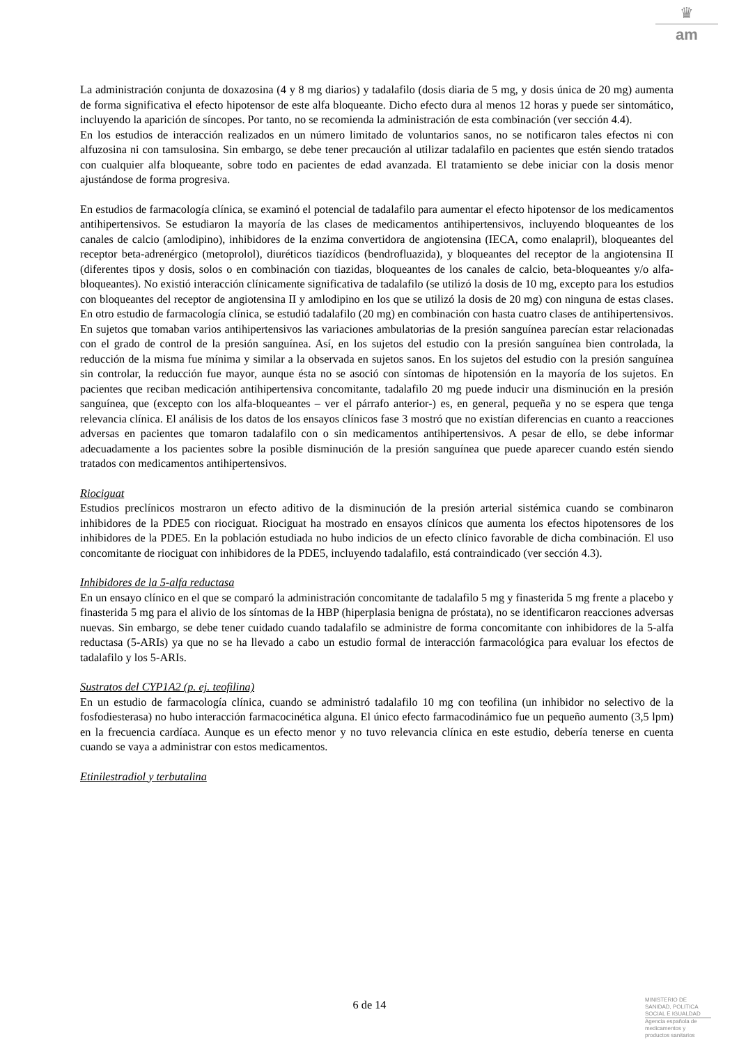♛
am
La administración conjunta de doxazosina (4 y 8 mg diarios) y tadalafilo (dosis diaria de 5 mg, y dosis única de 20 mg) aumenta de forma significativa el efecto hipotensor de este alfa bloqueante. Dicho efecto dura al menos 12 horas y puede ser sintomático, incluyendo la aparición de síncopes. Por tanto, no se recomienda la administración de esta combinación (ver sección 4.4).
En los estudios de interacción realizados en un número limitado de voluntarios sanos, no se notificaron tales efectos ni con alfuzosina ni con tamsulosina. Sin embargo, se debe tener precaución al utilizar tadalafilo en pacientes que estén siendo tratados con cualquier alfa bloqueante, sobre todo en pacientes de edad avanzada. El tratamiento se debe iniciar con la dosis menor ajustándose de forma progresiva.
En estudios de farmacología clínica, se examinó el potencial de tadalafilo para aumentar el efecto hipotensor de los medicamentos antihipertensivos. Se estudiaron la mayoría de las clases de medicamentos antihipertensivos, incluyendo bloqueantes de los canales de calcio (amlodipino), inhibidores de la enzima convertidora de angiotensina (IECA, como enalapril), bloqueantes del receptor beta-adrenérgico (metoprolol), diuréticos tiazídicos (bendrofluazida), y bloqueantes del receptor de la angiotensina II (diferentes tipos y dosis, solos o en combinación con tiazidas, bloqueantes de los canales de calcio, beta-bloqueantes y/o alfa-bloqueantes). No existió interacción clínicamente significativa de tadalafilo (se utilizó la dosis de 10 mg, excepto para los estudios con bloqueantes del receptor de angiotensina II y amlodipino en los que se utilizó la dosis de 20 mg) con ninguna de estas clases. En otro estudio de farmacología clínica, se estudió tadalafilo (20 mg) en combinación con hasta cuatro clases de antihipertensivos. En sujetos que tomaban varios antihipertensivos las variaciones ambulatorias de la presión sanguínea parecían estar relacionadas con el grado de control de la presión sanguínea. Así, en los sujetos del estudio con la presión sanguínea bien controlada, la reducción de la misma fue mínima y similar a la observada en sujetos sanos. En los sujetos del estudio con la presión sanguínea sin controlar, la reducción fue mayor, aunque ésta no se asoció con síntomas de hipotensión en la mayoría de los sujetos. En pacientes que reciban medicación antihipertensiva concomitante, tadalafilo 20 mg puede inducir una disminución en la presión sanguínea, que (excepto con los alfa-bloqueantes – ver el párrafo anterior-) es, en general, pequeña y no se espera que tenga relevancia clínica. El análisis de los datos de los ensayos clínicos fase 3 mostró que no existían diferencias en cuanto a reacciones adversas en pacientes que tomaron tadalafilo con o sin medicamentos antihipertensivos. A pesar de ello, se debe informar adecuadamente a los pacientes sobre la posible disminución de la presión sanguínea que puede aparecer cuando estén siendo tratados con medicamentos antihipertensivos.
Riociguat
Estudios preclínicos mostraron un efecto aditivo de la disminución de la presión arterial sistémica cuando se combinaron inhibidores de la PDE5 con riociguat. Riociguat ha mostrado en ensayos clínicos que aumenta los efectos hipotensores de los inhibidores de la PDE5. En la población estudiada no hubo indicios de un efecto clínico favorable de dicha combinación. El uso concomitante de riociguat con inhibidores de la PDE5, incluyendo tadalafilo, está contraindicado (ver sección 4.3).
Inhibidores de la 5-alfa reductasa
En un ensayo clínico en el que se comparó la administración concomitante de tadalafilo 5 mg y finasterida 5 mg frente a placebo y finasterida 5 mg para el alivio de los síntomas de la HBP (hiperplasia benigna de próstata), no se identificaron reacciones adversas nuevas. Sin embargo, se debe tener cuidado cuando tadalafilo se administre de forma concomitante con inhibidores de la 5-alfa reductasa (5-ARIs) ya que no se ha llevado a cabo un estudio formal de interacción farmacológica para evaluar los efectos de tadalafilo y los 5-ARIs.
Sustratos del CYP1A2 (p. ej. teofilina)
En un estudio de farmacología clínica, cuando se administró tadalafilo 10 mg con teofilina (un inhibidor no selectivo de la fosfodiesterasa) no hubo interacción farmacocinética alguna. El único efecto farmacodinámico fue un pequeño aumento (3,5 lpm) en la frecuencia cardíaca. Aunque es un efecto menor y no tuvo relevancia clínica en este estudio, debería tenerse en cuenta cuando se vaya a administrar con estos medicamentos.
Etinilestradiol y terbutalina
6 de 14
MINISTERIO DE
SANIDAD, POLITICA
SOCIAL E IGUALDAD
Agencia española de
medicamentos y
productos sanitarios